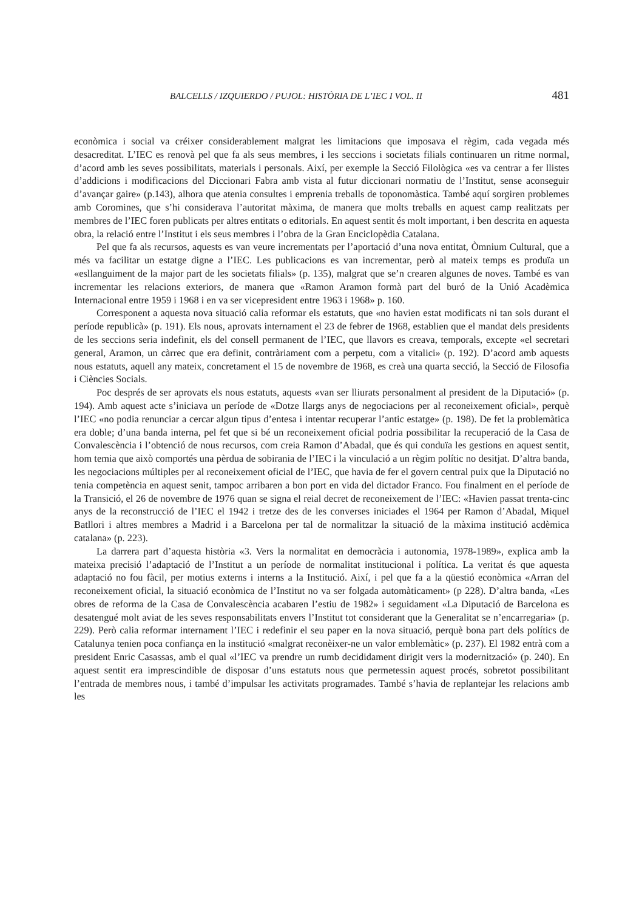BALCELLS / IZQUIERDO / PUJOL: HISTÒRIA DE L’IEC I VOL. II 481
econòmica i social va créixer considerablement malgrat les limitacions que imposava el règim, cada vegada més desacreditat. L’IEC es renovà pel que fa als seus membres, i les seccions i societats filials continuaren un ritme normal, d’acord amb les seves possibilitats, materials i personals. Així, per exemple la Secció Filològica «es va centrar a fer llistes d’addicions i modificacions del Diccionari Fabra amb vista al futur diccionari normatiu de l’Institut, sense aconseguir d’avançar gaire» (p.143), alhora que atenia consultes i emprenia treballs de toponomàstica. També aquí sorgiren problemes amb Coromines, que s’hi considerava l’autoritat màxima, de manera que molts treballs en aquest camp realitzats per membres de l’IEC foren publicats per altres entitats o editorials. En aquest sentit és molt important, i ben descrita en aquesta obra, la relació entre l’Institut i els seus membres i l’obra de la Gran Enciclopèdia Catalana.
Pel que fa als recursos, aquests es van veure incrementats per l’aportació d’una nova entitat, Òmnium Cultural, que a més va facilitar un estatge digne a l’IEC. Les publicacions es van incrementar, però al mateix temps es produïa un «esllanguiment de la major part de les societats filials» (p. 135), malgrat que se’n crearen algunes de noves. També es van incrementar les relacions exteriors, de manera que «Ramon Aramon formà part del buró de la Unió Acadèmica Internacional entre 1959 i 1968 i en va ser vicepresident entre 1963 i 1968» p. 160.
Corresponent a aquesta nova situació calia reformar els estatuts, que «no havien estat modificats ni tan sols durant el període republicà» (p. 191). Els nous, aprovats internament el 23 de febrer de 1968, establien que el mandat dels presidents de les seccions seria indefinit, els del consell permanent de l’IEC, que llavors es creava, temporals, excepte «el secretari general, Aramon, un càrrec que era definit, contràriament com a perpetu, com a vitalici» (p. 192). D’acord amb aquests nous estatuts, aquell any mateix, concretament el 15 de novembre de 1968, es creà una quarta secció, la Secció de Filosofia i Ciències Socials.
Poc després de ser aprovats els nous estatuts, aquests «van ser lliurats personalment al president de la Diputació» (p. 194). Amb aquest acte s’iniciava un període de «Dotze llargs anys de negociacions per al reconeixement oficial», perquè l’IEC «no podia renunciar a cercar algun tipus d’entesa i intentar recuperar l’antic estatge» (p. 198). De fet la problemàtica era doble; d’una banda interna, pel fet que si bé un reconeixement oficial podria possibilitar la recuperació de la Casa de Convalescència i l’obtenció de nous recursos, com creia Ramon d’Abadal, que és qui conduïa les gestions en aquest sentit, hom temia que això comportés una pèrdua de sobirania de l’IEC i la vinculació a un règim polític no desitjat. D’altra banda, les negociacions múltiples per al reconeixement oficial de l’IEC, que havia de fer el govern central puix que la Diputació no tenia competència en aquest senit, tampoc arribaren a bon port en vida del dictador Franco. Fou finalment en el període de la Transició, el 26 de novembre de 1976 quan se signa el reial decret de reconeixement de l’IEC: «Havien passat trenta-cinc anys de la reconstrucció de l’IEC el 1942 i tretze des de les converses iniciades el 1964 per Ramon d’Abadal, Miquel Batllori i altres membres a Madrid i a Barcelona per tal de normalitzar la situació de la màxima institució acdèmica catalana» (p. 223).
La darrera part d’aquesta història «3. Vers la normalitat en democràcia i autonomia, 1978-1989», explica amb la mateixa precisió l’adaptació de l’Institut a un període de normalitat institucional i política. La veritat és que aquesta adaptació no fou fàcil, per motius externs i interns a la Institució. Així, i pel que fa a la qüestió econòmica «Arran del reconeixement oficial, la situació econòmica de l’Institut no va ser folgada automàticament» (p 228). D’altra banda, «Les obres de reforma de la Casa de Convalescència acabaren l’estiu de 1982» i seguidament «La Diputació de Barcelona es desatengué molt aviat de les seves responsabilitats envers l’Institut tot considerant que la Generalitat se n’encarregaria» (p. 229). Però calia reformar internament l’IEC i redefinir el seu paper en la nova situació, perquè bona part dels polítics de Catalunya tenien poca confiança en la institució «malgrat reconèixer-ne un valor emblemàtic» (p. 237). El 1982 entrà com a president Enric Casassas, amb el qual «l’IEC va prendre un rumb decididament dirigit vers la modernització» (p. 240). En aquest sentit era imprescindible de disposar d’uns estatuts nous que permetessin aquest procés, sobretot possibilitant l’entrada de membres nous, i també d’impulsar les activitats programades. També s’havia de replantejar les relacions amb les